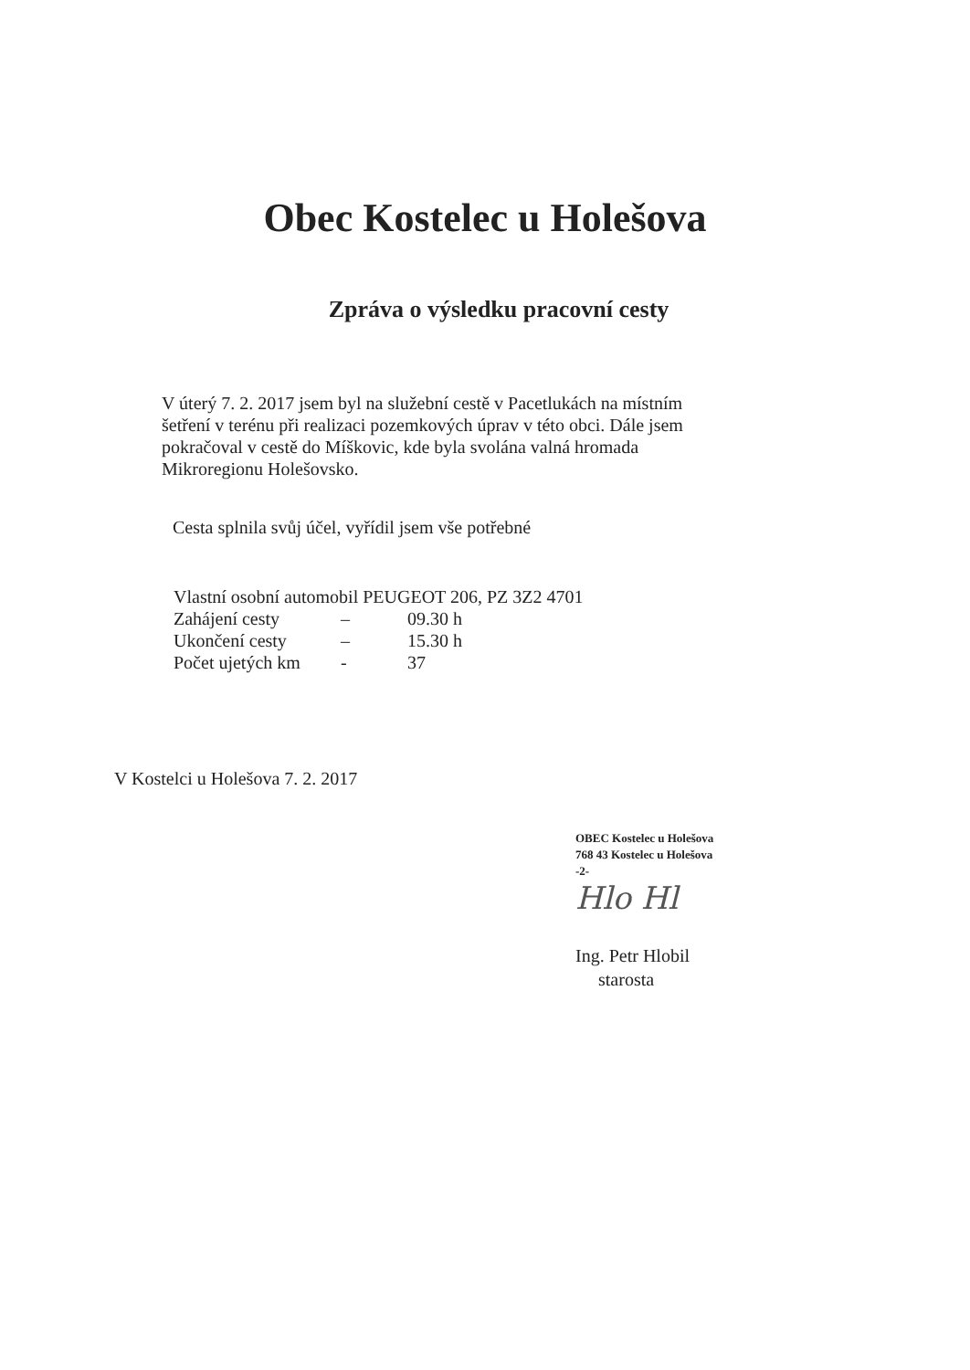Obec Kostelec u Holešova
Zpráva o výsledku pracovní cesty
V úterý 7. 2. 2017 jsem byl na služební cestě v Pacetlukách na místním šetření v terénu při realizaci pozemkových úprav v této obci. Dále jsem pokračoval v cestě do Míškovic, kde byla svolána valná hromada Mikroregionu Holešovsko.
Cesta splnila svůj účel, vyřídil jsem vše potřebné
| Vlastní osobní automobil PEUGEOT 206, PZ 3Z2 4701 | | |
| Zahájení cesty | – | 09.30 h |
| Ukončení cesty | – | 15.30 h |
| Počet ujetých km | - | 37 |
V Kostelci u Holešova 7. 2. 2017
OBEC Kostelec u Holešova
768 43 Kostelec u Holešova
-2-
Hlo Hl
Ing. Petr Hlobil
starosta